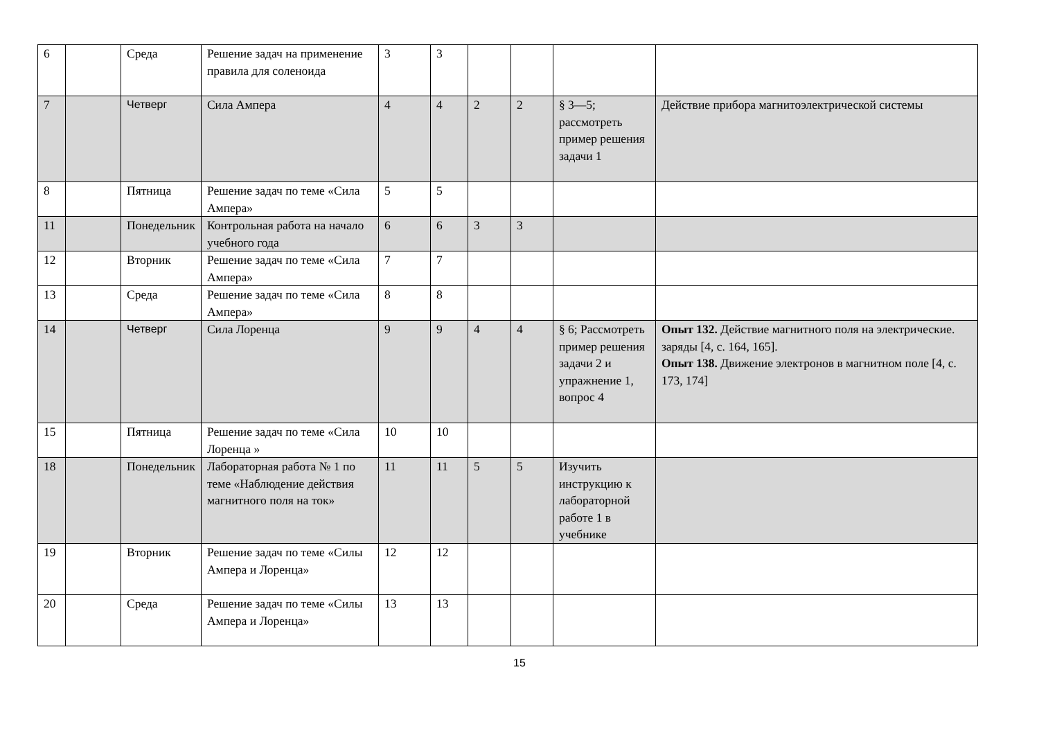| 6 | | Среда | Решение задач на применение правила для соленоида | 3 | 3 | | | | |
| 7 | | Четверг | Сила Ампера | 4 | 4 | 2 | 2 | § 3—5; рассмотреть пример решения задачи 1 | Действие прибора магнитоэлектрической системы |
| 8 | | Пятница | Решение задач по теме «Сила Ампера» | 5 | 5 | | | | |
| 11 | | Понедельник | Контрольная работа на начало учебного года | 6 | 6 | 3 | 3 | | |
| 12 | | Вторник | Решение задач по теме «Сила Ампера» | 7 | 7 | | | | |
| 13 | | Среда | Решение задач по теме «Сила Ампера» | 8 | 8 | | | | |
| 14 | | Четверг | Сила Лоренца | 9 | 9 | 4 | 4 | § 6; Рассмотреть пример решения задачи 2 и упражнение 1, вопрос 4 | Опыт 132. Действие магнитного поля на электрические. заряды [4, с. 164, 165]. Опыт 138. Движение электронов в магнитном поле [4, с. 173, 174] |
| 15 | | Пятница | Решение задач по теме «Сила Лоренца » | 10 | 10 | | | | |
| 18 | | Понедельник | Лабораторная работа № 1 по теме «Наблюдение действия магнитного поля на ток» | 11 | 11 | 5 | 5 | Изучить инструкцию к лабораторной работе 1 в учебнике | |
| 19 | | Вторник | Решение задач по теме «Силы Ампера и Лоренца» | 12 | 12 | | | | |
| 20 | | Среда | Решение задач по теме «Силы Ампера и Лоренца» | 13 | 13 | | | | |
15